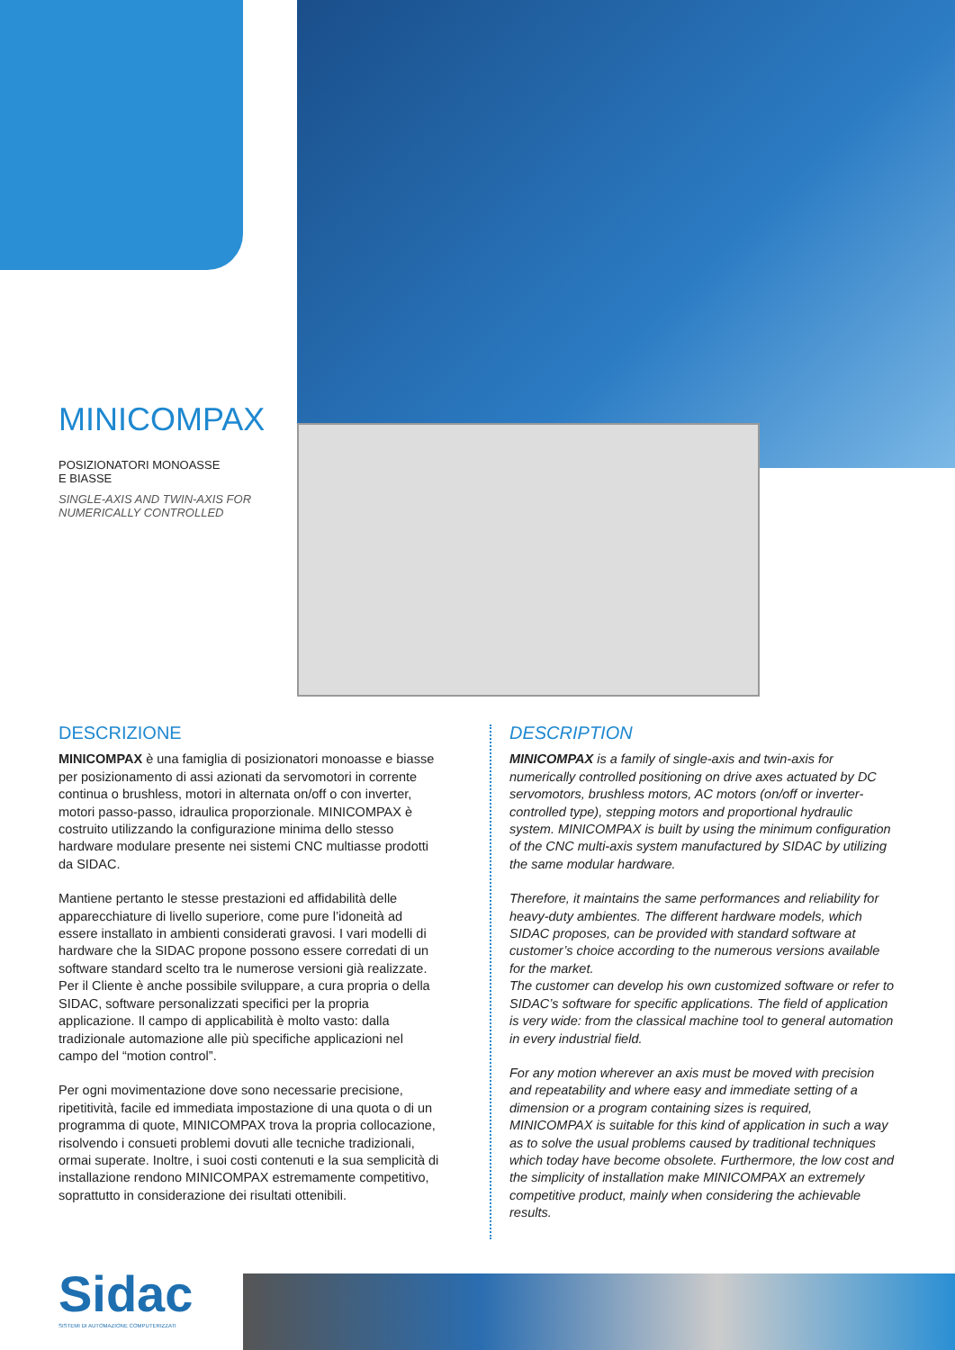MINICOMPAX
POSIZIONATORI MONOASSE
E BIASSE
SINGLE-AXIS AND TWIN-AXIS FOR
NUMERICALLY CONTROLLED
DESCRIZIONE
MINICOMPAX è una famiglia di posizionatori monoasse e biasse per posizionamento di assi azionati da servomotori in corrente continua o brushless, motori in alternata on/off o con inverter, motori passo-passo, idraulica proporzionale. MINICOMPAX è costruito utilizzando la configurazione minima dello stesso hardware modulare presente nei sistemi CNC multiasse prodotti da SIDAC.
Mantiene pertanto le stesse prestazioni ed affidabilità delle apparecchiature di livello superiore, come pure l’idoneità ad essere installato in ambienti considerati gravosi. I vari modelli di hardware che la SIDAC propone possono essere corredati di un software standard scelto tra le numerose versioni già realizzate. Per il Cliente è anche possibile sviluppare, a cura propria o della SIDAC, software personalizzati specifici per la propria applicazione. Il campo di applicabilità è molto vasto: dalla tradizionale automazione alle più specifiche applicazioni nel campo del “motion control”.
Per ogni movimentazione dove sono necessarie precisione, ripetitività, facile ed immediata impostazione di una quota o di un programma di quote, MINICOMPAX trova la propria collocazione, risolvendo i consueti problemi dovuti alle tecniche tradizionali, ormai superate. Inoltre, i suoi costi contenuti e la sua semplicità di installazione rendono MINICOMPAX estremamente competitivo, soprattutto in considerazione dei risultati ottenibili.
DESCRIPTION
MINICOMPAX is a family of single-axis and twin-axis for numerically controlled positioning on drive axes actuated by DC servomotors, brushless motors, AC motors (on/off or inverter-controlled type), stepping motors and proportional hydraulic system. MINICOMPAX is built by using the minimum configuration of the CNC multi-axis system manufactured by SIDAC by utilizing the same modular hardware.
Therefore, it maintains the same performances and reliability for heavy-duty ambientes. The different hardware models, which SIDAC proposes, can be provided with standard software at customer’s choice according to the numerous versions available for the market.
The customer can develop his own customized software or refer to SIDAC’s software for specific applications. The field of application is very wide: from the classical machine tool to general automation in every industrial field.
For any motion wherever an axis must be moved with precision and repeatability and where easy and immediate setting of a dimension or a program containing sizes is required, MINICOMPAX is suitable for this kind of application in such a way as to solve the usual problems caused by traditional techniques which today have become obsolete. Furthermore, the low cost and the simplicity of installation make MINICOMPAX an extremely competitive product, mainly when considering the achievable results.
Sidac
SISTEMI DI AUTOMAZIONE COMPUTERIZZATI